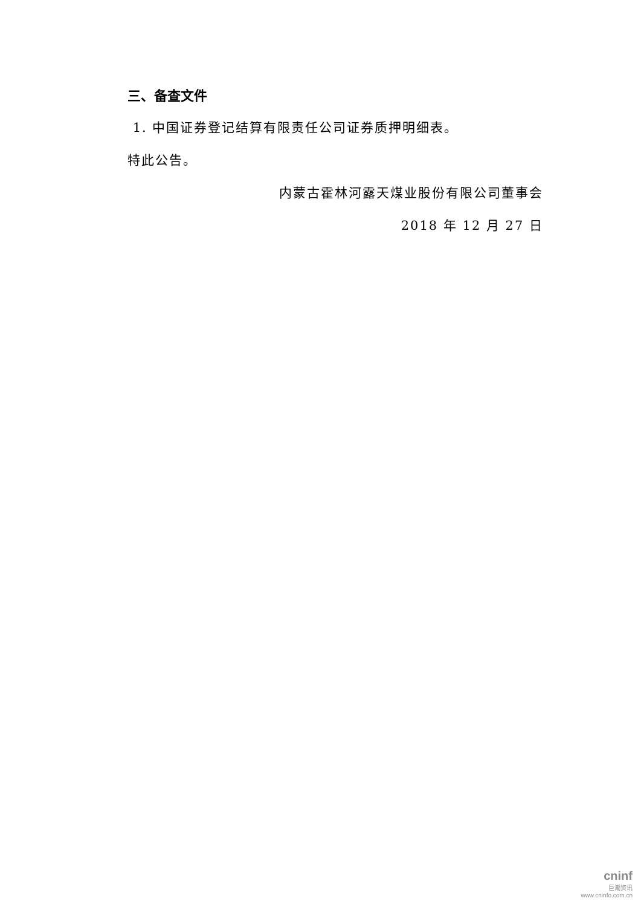三、备查文件
1. 中国证券登记结算有限责任公司证券质押明细表。
特此公告。
内蒙古霍林河露天煤业股份有限公司董事会
2018 年 12 月 27 日
cninf
巨潮资讯
www.cninfo.com.cn